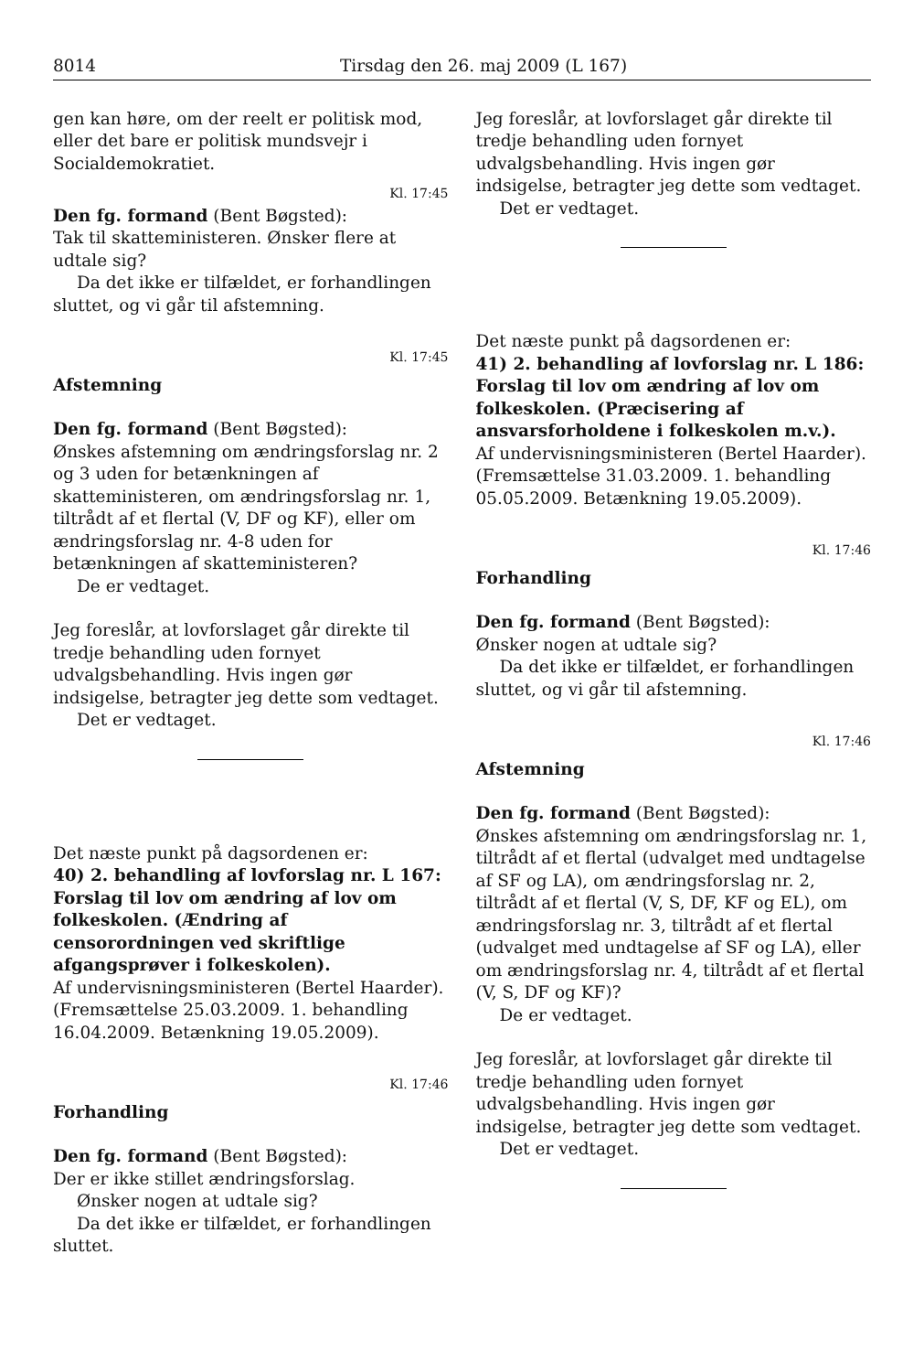8014 Tirsdag den 26. maj 2009 (L 167)
gen kan høre, om der reelt er politisk mod, eller det bare er politisk mundsvejr i Socialdemokratiet.
Kl. 17:45
Den fg. formand (Bent Bøgsted):
Tak til skatteministeren. Ønsker flere at udtale sig?
Da det ikke er tilfældet, er forhandlingen sluttet, og vi går til afstemning.
Kl. 17:45
Afstemning
Den fg. formand (Bent Bøgsted):
Ønskes afstemning om ændringsforslag nr. 2 og 3 uden for betænkningen af skatteministeren, om ændringsforslag nr. 1, tiltrådt af et flertal (V, DF og KF), eller om ændringsforslag nr. 4-8 uden for betænkningen af skatteministeren?
De er vedtaget.
Jeg foreslår, at lovforslaget går direkte til tredje behandling uden fornyet udvalgsbehandling. Hvis ingen gør indsigelse, betragter jeg dette som vedtaget.
Det er vedtaget.
Det næste punkt på dagsordenen er:
40) 2. behandling af lovforslag nr. L 167:
Forslag til lov om ændring af lov om folkeskolen. (Ændring af censorordningen ved skriftlige afgangsprøver i folkeskolen).
Af undervisningsministeren (Bertel Haarder).
(Fremsættelse 25.03.2009. 1. behandling 16.04.2009. Betænkning 19.05.2009).
Kl. 17:46
Forhandling
Den fg. formand (Bent Bøgsted):
Der er ikke stillet ændringsforslag.
Ønsker nogen at udtale sig?
Da det ikke er tilfældet, er forhandlingen sluttet.
Jeg foreslår, at lovforslaget går direkte til tredje behandling uden fornyet udvalgsbehandling. Hvis ingen gør indsigelse, betragter jeg dette som vedtaget.
Det er vedtaget.
Det næste punkt på dagsordenen er:
41) 2. behandling af lovforslag nr. L 186:
Forslag til lov om ændring af lov om folkeskolen. (Præcisering af ansvarsforholdene i folkeskolen m.v.).
Af undervisningsministeren (Bertel Haarder).
(Fremsættelse 31.03.2009. 1. behandling 05.05.2009. Betænkning 19.05.2009).
Kl. 17:46
Forhandling
Den fg. formand (Bent Bøgsted):
Ønsker nogen at udtale sig?
Da det ikke er tilfældet, er forhandlingen sluttet, og vi går til afstemning.
Kl. 17:46
Afstemning
Den fg. formand (Bent Bøgsted):
Ønskes afstemning om ændringsforslag nr. 1, tiltrådt af et flertal (udvalget med undtagelse af SF og LA), om ændringsforslag nr. 2, tiltrådt af et flertal (V, S, DF, KF og EL), om ændringsforslag nr. 3, tiltrådt af et flertal (udvalget med undtagelse af SF og LA), eller om ændringsforslag nr. 4, tiltrådt af et flertal (V, S, DF og KF)?
De er vedtaget.
Jeg foreslår, at lovforslaget går direkte til tredje behandling uden fornyet udvalgsbehandling. Hvis ingen gør indsigelse, betragter jeg dette som vedtaget.
Det er vedtaget.